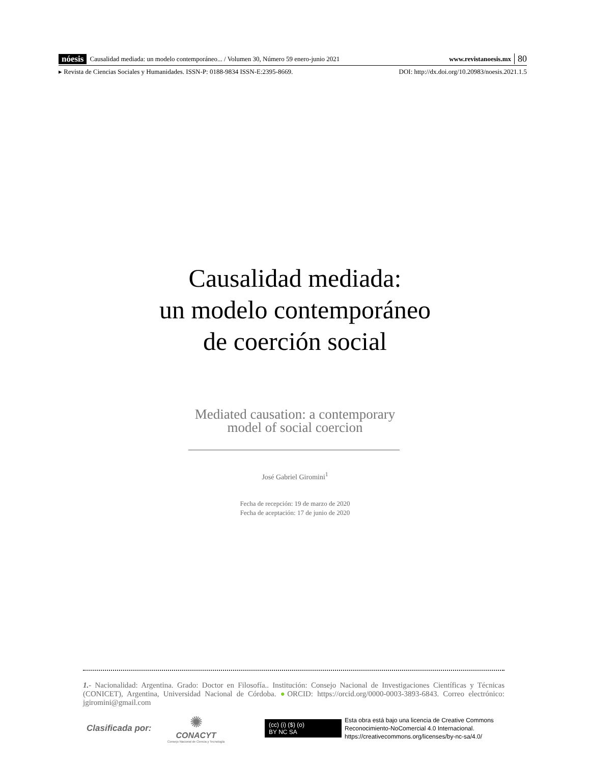nóesis Causalidad mediada: un modelo contemporáneo... / Volumen 30, Número 59 enero-junio 2021 www.revistanoesis.mx 80
▸ Revista de Ciencias Sociales y Humanidades. ISSN-P: 0188-9834 ISSN-E:2395-8669. DOI: http://dx.doi.org/10.20983/noesis.2021.1.5
Causalidad mediada:
un modelo contemporáneo
de coerción social
Mediated causation: a contemporary
model of social coercion
José Gabriel Giromini<sup>1</sup>
Fecha de recepción: 19 de marzo de 2020
Fecha de aceptación: 17 de junio de 2020
1.- Nacionalidad: Argentina. Grado: Doctor en Filosofía.. Institución: Consejo Nacional de Investigaciones Científicas y Técnicas (CONICET), Argentina, Universidad Nacional de Córdoba. ●ORCID: https://orcid.org/0000-0003-3893-6843. Correo electrónico: jgiromini@gmail.com
Clasificada por:
✺
CONACYT
Consejo Nacional de Ciencia y Tecnología
(cc) (i) ($) (o)
BY NC SA
Esta obra está bajo una licencia de Creative Commons
Reconocimiento-NoComercial 4.0 Internacional.
https://creativecommons.org/licenses/by-nc-sa/4.0/